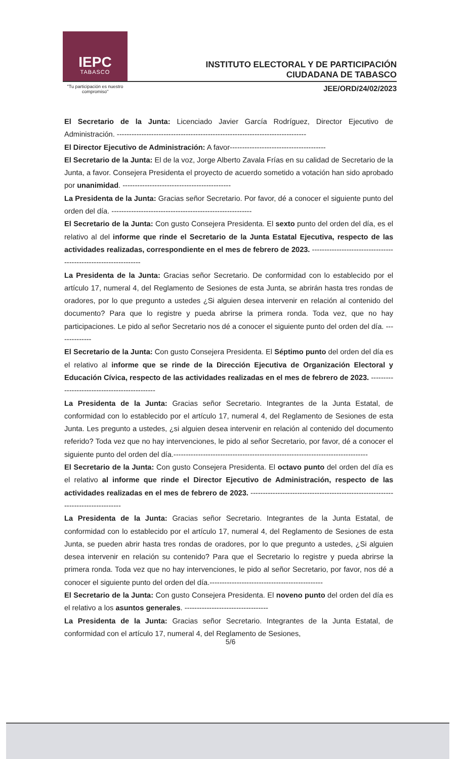IEPC
TABASCO
INSTITUTO ELECTORAL Y DE PARTICIPACIÓN
CIUDADANA DE TABASCO
"Tu participación es nuestro compromiso"
JEE/ORD/24/02/2023
El Secretario de la Junta: Licenciado Javier García Rodríguez, Director Ejecutivo de Administración. -----------------------------------------------------------------------------
El Director Ejecutivo de Administración: A favor---------------------------------------
El Secretario de la Junta: El de la voz, Jorge Alberto Zavala Frías en su calidad de Secretario de la Junta, a favor. Consejera Presidenta el proyecto de acuerdo sometido a votación han sido aprobado por unanimidad. --------------------------------------------
La Presidenta de la Junta: Gracias señor Secretario. Por favor, dé a conocer el siguiente punto del orden del día. ---------------------------------------------------------
El Secretario de la Junta: Con gusto Consejera Presidenta. El sexto punto del orden del día, es el relativo al del informe que rinde el Secretario de la Junta Estatal Ejecutiva, respecto de las actividades realizadas, correspondiente en el mes de febrero de 2023. ----------------------------------------------------------------
La Presidenta de la Junta: Gracias señor Secretario. De conformidad con lo establecido por el artículo 17, numeral 4, del Reglamento de Sesiones de esta Junta, se abrirán hasta tres rondas de oradores, por lo que pregunto a ustedes ¿Si alguien desea intervenir en relación al contenido del documento? Para que lo registre y pueda abrirse la primera ronda. Toda vez, que no hay participaciones. Le pido al señor Secretario nos dé a conocer el siguiente punto del orden del día. --------------
El Secretario de la Junta: Con gusto Consejera Presidenta. El Séptimo punto del orden del día es el relativo al informe que se rinde de la Dirección Ejecutiva de Organización Electoral y Educación Cívica, respecto de las actividades realizadas en el mes de febrero de 2023. ----------------------------------------------
La Presidenta de la Junta: Gracias señor Secretario. Integrantes de la Junta Estatal, de conformidad con lo establecido por el artículo 17, numeral 4, del Reglamento de Sesiones de esta Junta. Les pregunto a ustedes, ¿si alguien desea intervenir en relación al contenido del documento referido? Toda vez que no hay intervenciones, le pido al señor Secretario, por favor, dé a conocer el siguiente punto del orden del día.-------------------------------------------------------------------------------
El Secretario de la Junta: Con gusto Consejera Presidenta. El octavo punto del orden del día es el relativo al informe que rinde el Director Ejecutivo de Administración, respecto de las actividades realizadas en el mes de febrero de 2023. ---------------------------------------------------------------------------------
La Presidenta de la Junta: Gracias señor Secretario. Integrantes de la Junta Estatal, de conformidad con lo establecido por el artículo 17, numeral 4, del Reglamento de Sesiones de esta Junta, se pueden abrir hasta tres rondas de oradores, por lo que pregunto a ustedes, ¿Si alguien desea intervenir en relación su contenido? Para que el Secretario lo registre y pueda abrirse la primera ronda. Toda vez que no hay intervenciones, le pido al señor Secretario, por favor, nos dé a conocer el siguiente punto del orden del día.----------------------------------------------
El Secretario de la Junta: Con gusto Consejera Presidenta. El noveno punto del orden del día es el relativo a los asuntos generales. ----------------------------------
La Presidenta de la Junta: Gracias señor Secretario. Integrantes de la Junta Estatal, de conformidad con el artículo 17, numeral 4, del Reglamento de Sesiones,
5/6